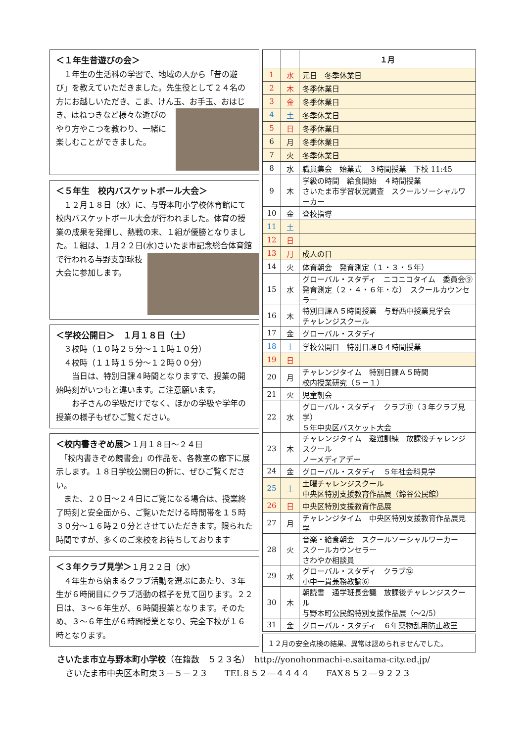＜１年生昔遊びの会＞
　１年生の生活科の学習で、地域の人から「昔の遊び」を教えていただきました。先生役として２４名の方にお越しいただき、こま、けん玉、お手玉、おはじき、はねつきなど様々な遊びの
やり方やこつを教わり、一緒に楽しむことができました。
＜５年生　校内バスケットボール大会＞
　１２月１８日（水）に、与野本町小学校体育館にて校内バスケットボール大会が行われました。体育の授業の成果を発揮し、熱戦の末、１組が優勝となりました。１組は、１月２２日(水)
さいたま市記念総合体育館で行われる与野支部球技大会に参加します。
＜学校公開日＞　１月１８日（土）
　３校時（１０時２５分～１１時１０分）
　４校時（１１時１５分～１２時００分）
　　当日は、特別日課４時間となりますで、授業の開始時刻がいつもと違います。ご注意願います。
　　お子さんの学級だけでなく、ほかの学級や学年の授業の様子もぜひご覧ください。
＜校内書きぞめ展＞
１月１８日～２４日
　「校内書きぞめ競書会」の作品を、各教室の廊下に展示します。１８日学校公開日の折に、ぜひご覧ください。
　また、２０日～２４日にご覧になる場合は、授業終了時刻と安全面から、ご覧いただける時間帯を１５時３０分～１６時２０分とさせていただきます。限られた時間ですが、多くのご来校をお待ちしております
＜３年クラブ見学＞
１月２２日（水）
　４年生から始まるクラブ活動を選ぶにあたり、３年生が６時間目にクラブ活動の様子を見て回ります。２２日は、３～６年生が、６時間授業となります。そのため、３～６年生が６時間授業となり、完全下校が１６時となります。
| | | １月 |
| 1 | 水 | 元日 冬季休業日 |
| 2 | 木 | 冬季休業日 |
| 3 | 金 | 冬季休業日 |
| 4 | 土 | 冬季休業日 |
| 5 | 日 | 冬季休業日 |
| 6 | 月 | 冬季休業日 |
| 7 | 火 | 冬季休業日 |
| 8 | 水 | 職員集会 始業式 ３時間授業 下校 11:45 |
| 9 | 木 | 学級の時間 給食開始 ４時間授業 さいたま市学習状況調査 スクールソーシャルワーカー |
| 10 | 金 | 登校指導 |
| 11 | 土 | |
| 12 | 日 | |
| 13 | 月 | 成人の日 |
| 14 | 火 | 体育朝会 発育測定（１・３・５年） |
| 15 | 水 | グローバル・スタディ ニコニコタイム 委員会⑨ 発育測定（２・４・６年・な） スクールカウンセラー |
| 16 | 木 | 特別日課Ａ５時間授業 与野西中授業見学会 チャレンジスクール |
| 17 | 金 | グローバル・スタディ |
| 18 | 土 | 学校公開日 特別日課Ｂ４時間授業 |
| 19 | 日 | |
| 20 | 月 | チャレンジタイム 特別日課Ａ５時間 校内授業研究（５－１） |
| 21 | 火 | 児童朝会 |
| 22 | 水 | グローバル・スタディ クラブ⑪（３年クラブ見学） ５年中央区バスケット大会 |
| 23 | 木 | チャレンジタイム 避難訓練 放課後チャレンジスクール ノーメディアデー |
| 24 | 金 | グローバル・スタディ ５年社会科見学 |
| 25 | 土 | 土曜チャレンジスクール 中央区特別支援教育作品展（鈴谷公民館） |
| 26 | 日 | 中央区特別支援教育作品展 |
| 27 | 月 | チャレンジタイム 中央区特別支援教育作品展見学 |
| 28 | 火 | 音楽・給食朝会 スクールソーシャルワーカー スクールカウンセラー さわやか相談員 |
| 29 | 水 | グローバル・スタディ クラブ⑫ 小中一貫兼務教諭⑥ |
| 30 | 木 | 朝読書 通学班長会議 放課後チャレンジスクール 与野本町公民館特別支援作品展（～2/5） |
| 31 | 金 | グローバル・スタディ ６年薬物乱用防止教室 |
１２月の安全点検の結果、異常は認められませんでした。
さいたま市立与野本町小学校（在籍数　５２３名）　http://yonohonmachi-e.saitama-city.ed.jp/
　さいたま市中央区本町東３－５－２３　　TEL８５２―４４４４　　FAX８５２―９２２３